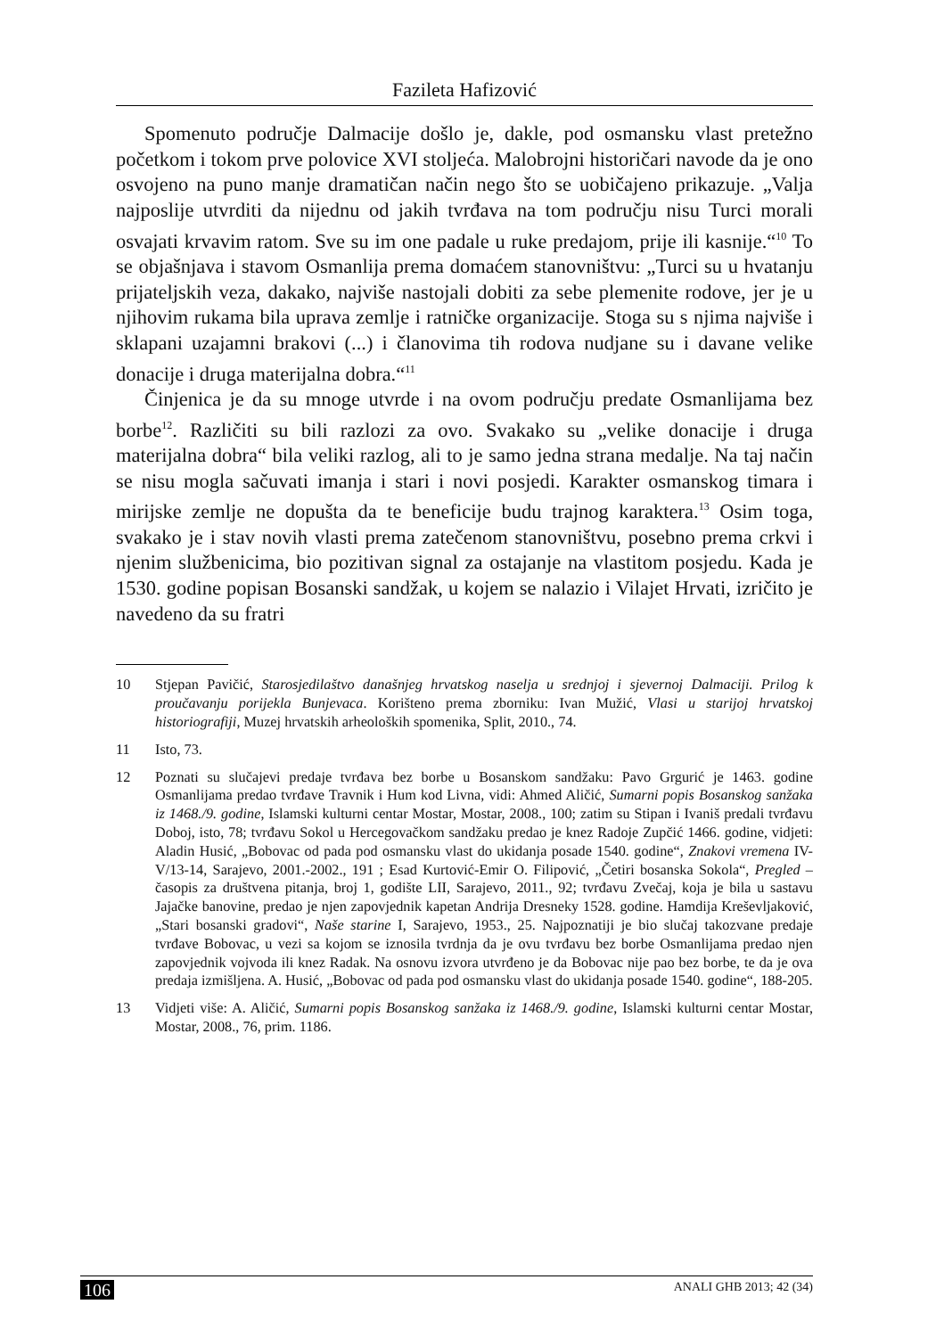Fazileta Hafizović
Spomenuto područje Dalmacije došlo je, dakle, pod osmansku vlast pretežno početkom i tokom prve polovice XVI stoljeća. Malobrojni historičari navode da je ono osvojeno na puno manje dramatičan način nego što se uobičajeno prikazuje. „Valja najposlije utvrditi da nijednu od jakih tvrđava na tom području nisu Turci morali osvajati krvavim ratom. Sve su im one padale u ruke predajom, prije ili kasnije.“<sup>10</sup> To se objašnjava i stavom Osmanlija prema domaćem stanovništvu: „Turci su u hvatanju prijateljskih veza, dakako, najviše nastojali dobiti za sebe plemenite rodove, jer je u njihovim rukama bila uprava zemlje i ratničke organizacije. Stoga su s njima najviše i sklapani uzajamni brakovi (...) i članovima tih rodova nudjane su i davane velike donacije i druga materijalna dobra.“<sup>11</sup>
Činjenica je da su mnoge utvrde i na ovom području predate Osmanlijama bez borbe<sup>12</sup>. Različiti su bili razlozi za ovo. Svakako su „velike donacije i druga materijalna dobra“ bila veliki razlog, ali to je samo jedna strana medalje. Na taj način se nisu mogla sačuvati imanja i stari i novi posjedi. Karakter osmanskog timara i mirijske zemlje ne dopušta da te beneficije budu trajnog karaktera.<sup>13</sup> Osim toga, svakako je i stav novih vlasti prema zatečenom stanovništvu, posebno prema crkvi i njenim službenicima, bio pozitivan signal za ostajanje na vlastitom posjedu. Kada je 1530. godine popisan Bosanski sandžak, u kojem se nalazio i Vilajet Hrvati, izričito je navedeno da su fratri
10 Stjepan Pavičić, Starosjedilaštvo današnjeg hrvatskog naselja u srednjoj i sjevernoj Dalmaciji. Prilog k proučavanju porijekla Bunjevaca. Korišteno prema zborniku: Ivan Mužić, Vlasi u starijoj hrvatskoj historiografiji, Muzej hrvatskih arheoloških spomenika, Split, 2010., 74.
11 Isto, 73.
12 Poznati su slučajevi predaje tvrđava bez borbe u Bosanskom sandžaku: Pavo Grgurić je 1463. godine Osmanlijama predao tvrđave Travnik i Hum kod Livna, vidi: Ahmed Aličić, Sumarni popis Bosanskog sanžaka iz 1468./9. godine, Islamski kulturni centar Mostar, Mostar, 2008., 100; zatim su Stipan i Ivaniš predali tvrđavu Doboj, isto, 78; tvrđavu Sokol u Hercegovačkom sandžaku predao je knez Radoje Zupčić 1466. godine, vidjeti: Aladin Husić, „Bobovac od pada pod osmansku vlast do ukidanja posade 1540. godine“, Znakovi vremena IV-V/13-14, Sarajevo, 2001.-2002., 191 ; Esad Kurtović-Emir O. Filipović, „Četiri bosanska Sokola“, Pregled – časopis za društvena pitanja, broj 1, godište LII, Sarajevo, 2011., 92; tvrđavu Zvečaj, koja je bila u sastavu Jajačke banovine, predao je njen zapovjednik kapetan Andrija Dresneky 1528. godine. Hamdija Kreševljaković, „Stari bosanski gradovi“, Naše starine I, Sarajevo, 1953., 25. Najpoznatiji je bio slučaj takozvane predaje tvrđave Bobovac, u vezi sa kojom se iznosila tvrdnja da je ovu tvrđavu bez borbe Osmanlijama predao njen zapovjednik vojvoda ili knez Radak. Na osnovu izvora utvrđeno je da Bobovac nije pao bez borbe, te da je ova predaja izmišljena. A. Husić, „Bobovac od pada pod osmansku vlast do ukidanja posade 1540. godine“, 188-205.
13 Vidjeti više: A. Aličić, Sumarni popis Bosanskog sanžaka iz 1468./9. godine, Islamski kulturni centar Mostar, Mostar, 2008., 76, prim. 1186.
106 ANALI GHB 2013; 42 (34)